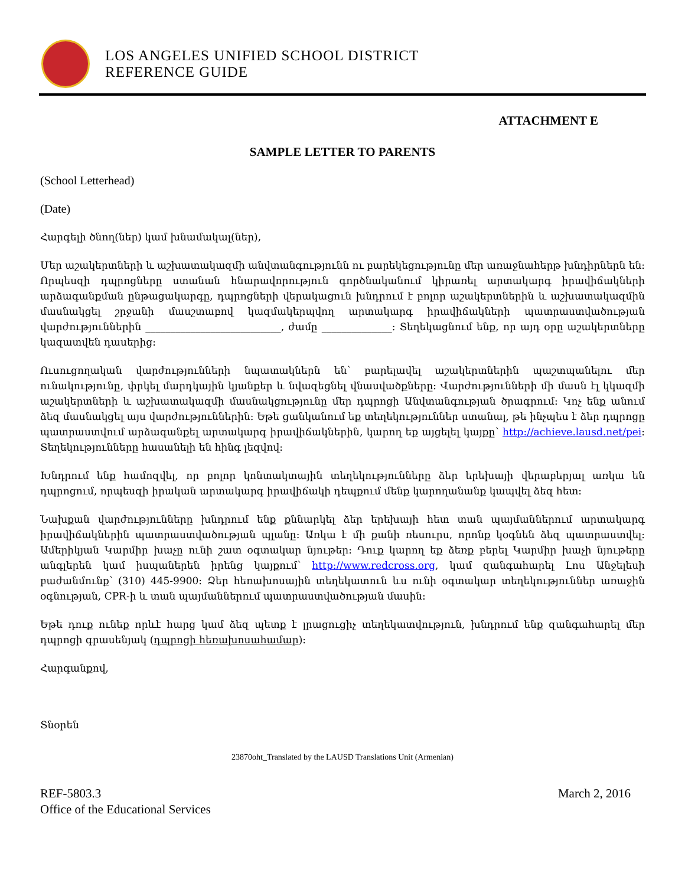LOS ANGELES UNIFIED SCHOOL DISTRICT
REFERENCE GUIDE
ATTACHMENT E
SAMPLE LETTER TO PARENTS
(School Letterhead)
(Date)
Հարգելի ծնող(ներ) կամ խնամակալ(ներ),
Մեր աշակերտների և աշխատակազմի անվտանգությունն ու բարեկեցությունը մեր առաջնահերթ խնդիրներն են: Որպեսզի դպրոցները ստանան հնարավորություն գործնականում կիրառել արտակարգ իրավիճակների արձագանքման ընթացակարգը, դպրոցների վերակացուն խնդրում է բոլոր աշակերտներին և աշխատակազմին մասնակցել շրջանի մասշտաբով կազմակերպվող արտակարգ իրավիճակների պատրաստվածության վարժություններին ___________________________, ժամը ______________: Տեղեկացնում ենք, որ այդ օրը աշակերտները կազատվեն դասերից:
Ուսուցողական վարժությունների նպատակներն են՝ բարելավել աշակերտներին պաշտպանելու մեր ունակությունը, փրկել մարդկային կյանքեր և նվազեցնել վնասվածքները: Վարժությունների մի մասն էլ կկազմի աշակերտների և աշխատակազմի մասնակցությունը մեր դպրոցի Անվտանգության ծրագրում: Կոչ ենք անում ձեզ մասնակցել այս վարժություններին: Եթե ցանկանում եք տեղեկություններ ստանալ, թե ինչպես է ձեր դպրոցը պատրաստվում արձագանքել արտակարգ իրավիճակներին, կարող եք այցելել կայքը՝ http://achieve.lausd.net/pei: Տեղեկությունները հասանելի են հինգ լեզվով:
Խնդրում ենք համոզվել, որ բոլոր կոնտակտային տեղեկությունները ձեր երեխայի վերաբերյալ առկա են դպրոցում, որպեսզի իրական արտակարգ իրավիճակի դեպքում մենք կարողանանք կապվել ձեզ հետ:
Նախքան վարժությունները խնդրում ենք քննարկել ձեր երեխայի հետ տան պայմաններում արտակարգ իրավիճակներին պատրաստվածության պլանը: Առկա է մի քանի ռեսուրս, որոնք կօգնեն ձեզ պատրաստվել: Ամերիկյան Կարմիր խաչը ունի շատ օգտակար նյութեր: Դուք կարող եք ձեռք բերել Կարմիր խաչի նյութերը անգլերեն կամ իսպաներեն իրենց կայքում՝ http://www.redcross.org, կամ զանգահարել Լոս Անջելեսի բաժանմունք՝ (310) 445-9900: Ձեր հեռախոսային տեղեկատուն ևս ունի օգտակար տեղեկություններ առաջին օգնության, CPR-ի և տան պայմաններում պատրաստվածության մասին:
Եթե դուք ունեք որևէ հարց կամ ձեզ պետք է լրացուցիչ տեղեկատվություն, խնդրում ենք զանգահարել մեր դպրոցի գրասենյակ (դպրոցի հեռախոսահամար):
Հարգանքով,
Տնօրեն
23870oht_Translated by the LAUSD Translations Unit (Armenian)
REF-5803.3
Office of the Educational Services
March 2, 2016